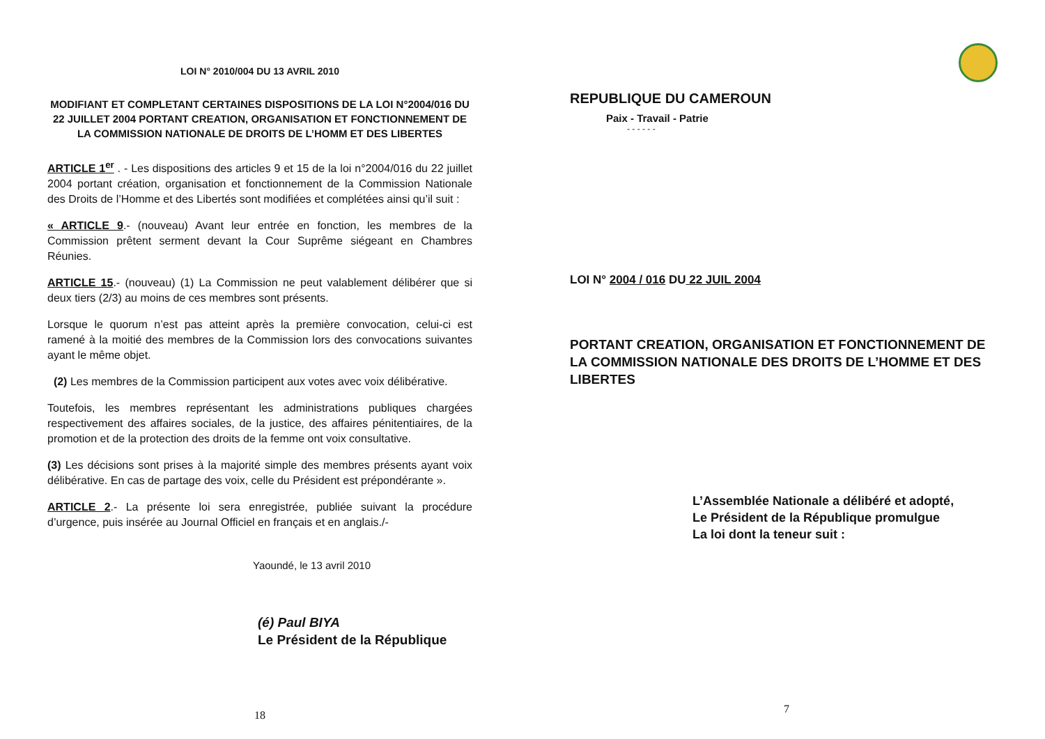LOI N° 2010/004 DU 13 AVRIL 2010
MODIFIANT ET COMPLETANT CERTAINES DISPOSITIONS DE LA LOI N°2004/016 DU 22 JUILLET 2004 PORTANT CREATION, ORGANISATION ET FONCTIONNEMENT DE LA COMMISSION NATIONALE DE DROITS DE L’HOMM ET DES LIBERTES
ARTICLE 1<sup>er</sup> . - Les dispositions des articles 9 et 15 de la loi n°2004/016 du 22 juillet 2004 portant création, organisation et fonctionnement de la Commission Nationale des Droits de l’Homme et des Libertés sont modifiées et complétées ainsi qu’il suit :
« ARTICLE 9.- (nouveau) Avant leur entrée en fonction, les membres de la Commission prêtent serment devant la Cour Suprême siégeant en Chambres Réunies.
ARTICLE 15.- (nouveau) (1) La Commission ne peut valablement délibérer que si deux tiers (2/3) au moins de ces membres sont présents.
Lorsque le quorum n’est pas atteint après la première convocation, celui-ci est ramené à la moitié des membres de la Commission lors des convocations suivantes ayant le même objet.
(2) Les membres de la Commission participent aux votes avec voix délibérative.
Toutefois, les membres représentant les administrations publiques chargées respectivement des affaires sociales, de la justice, des affaires pénitentiaires, de la promotion et de la protection des droits de la femme ont voix consultative.
(3) Les décisions sont prises à la majorité simple des membres présents ayant voix délibérative. En cas de partage des voix, celle du Président est prépondérante ».
ARTICLE 2.- La présente loi sera enregistrée, publiée suivant la procédure d’urgence, puis insérée au Journal Officiel en français et en anglais./-
Yaoundé, le 13 avril 2010
(é) Paul BIYA
Le Président de la République
18
REPUBLIQUE DU CAMEROUN
Paix - Travail - Patrie
- - - - - -
LOI N° 2004 / 016 DU 22 JUIL 2004
PORTANT CREATION, ORGANISATION ET FONCTIONNEMENT DE LA COMMISSION NATIONALE DES DROITS DE L’HOMME ET DES LIBERTES
L’Assemblée Nationale a délibéré et adopté,
Le Président de la République promulgue
La loi dont la teneur suit :
7